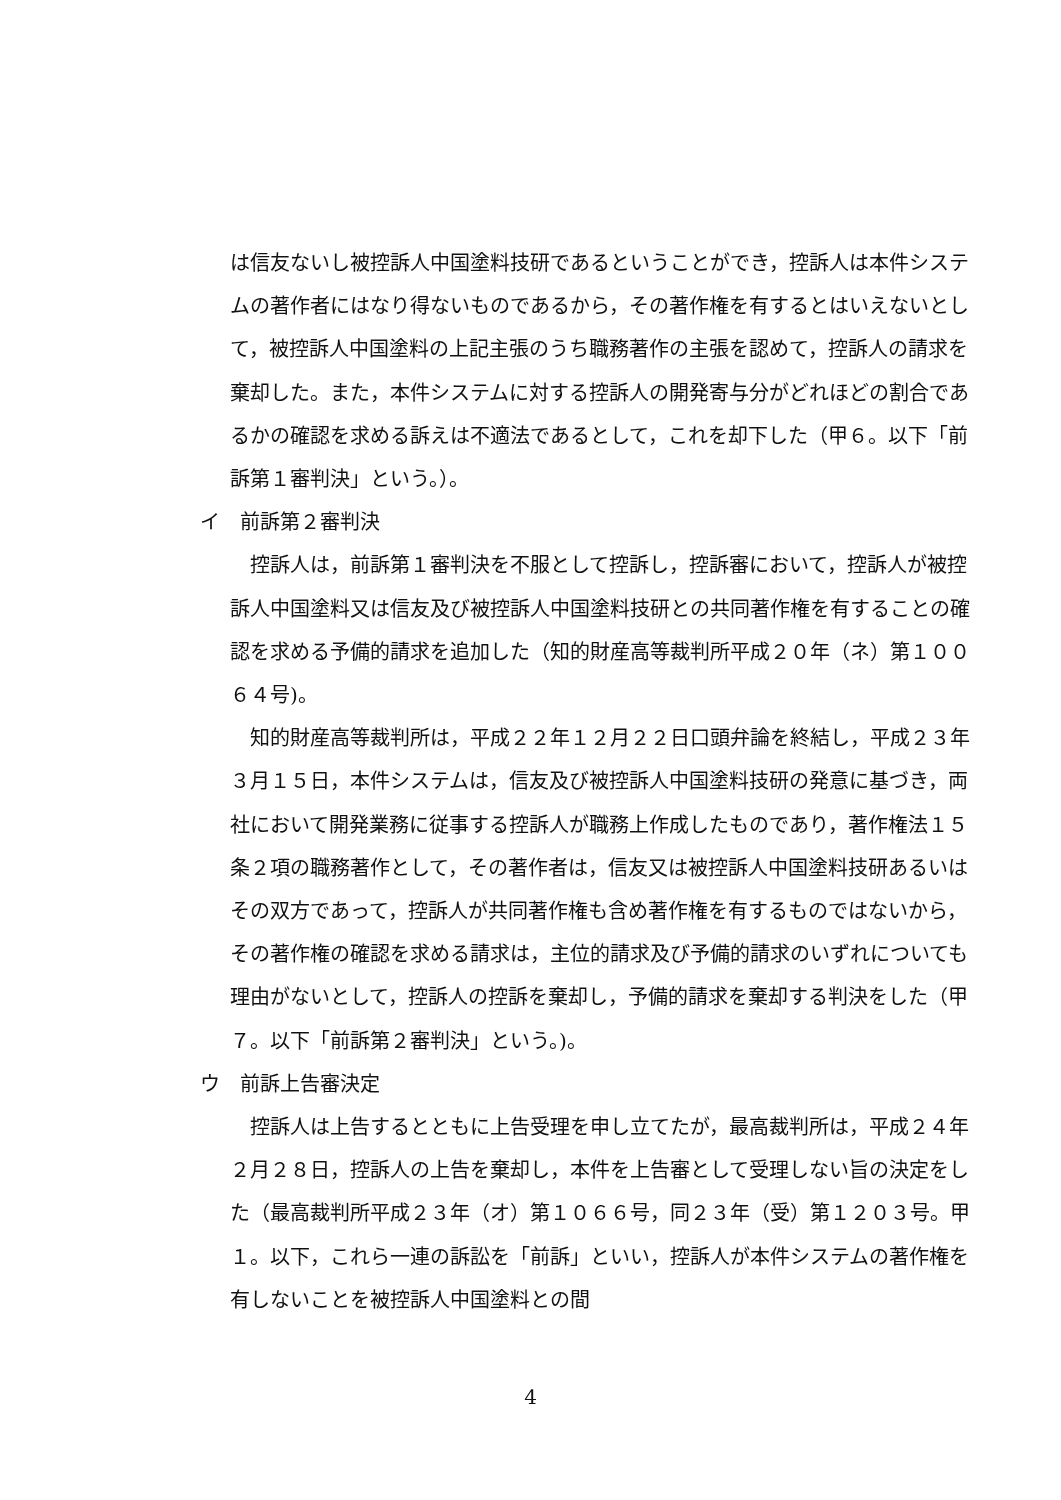は信友ないし被控訴人中国塗料技研であるということができ，控訴人は本件システムの著作者にはなり得ないものであるから，その著作権を有するとはいえないとして，被控訴人中国塗料の上記主張のうち職務著作の主張を認めて，控訴人の請求を棄却した。また，本件システムに対する控訴人の開発寄与分がどれほどの割合であるかの確認を求める訴えは不適法であるとして，これを却下した（甲６。以下「前訴第１審判決」という。）。
イ　前訴第２審判決
　控訴人は，前訴第１審判決を不服として控訴し，控訴審において，控訴人が被控訴人中国塗料又は信友及び被控訴人中国塗料技研との共同著作権を有することの確認を求める予備的請求を追加した（知的財産高等裁判所平成２０年（ネ）第１００６４号)。
　知的財産高等裁判所は，平成２２年１２月２２日口頭弁論を終結し，平成２３年３月１５日，本件システムは，信友及び被控訴人中国塗料技研の発意に基づき，両社において開発業務に従事する控訴人が職務上作成したものであり，著作権法１５条２項の職務著作として，その著作者は，信友又は被控訴人中国塗料技研あるいはその双方であって，控訴人が共同著作権も含め著作権を有するものではないから，その著作権の確認を求める請求は，主位的請求及び予備的請求のいずれについても理由がないとして，控訴人の控訴を棄却し，予備的請求を棄却する判決をした（甲７。以下「前訴第２審判決」という。)。
ウ　前訴上告審決定
　控訴人は上告するとともに上告受理を申し立てたが，最高裁判所は，平成２４年２月２８日，控訴人の上告を棄却し，本件を上告審として受理しない旨の決定をした（最高裁判所平成２３年（オ）第１０６６号，同２３年（受）第１２０３号。甲１。以下，これら一連の訴訟を「前訴」といい，控訴人が本件システムの著作権を有しないことを被控訴人中国塗料との間
4